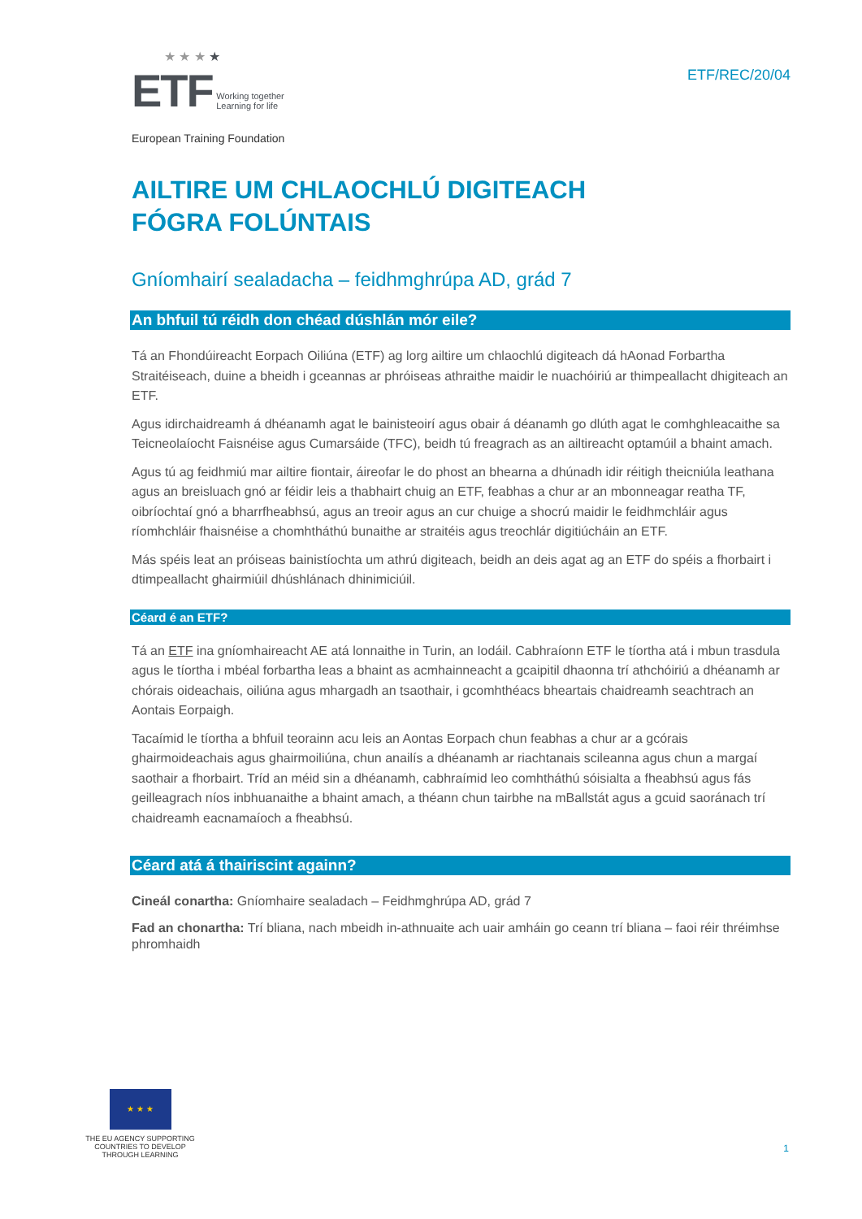★ ★ ★ ★
ETF Working together
Learning for life
European Training Foundation
ETF/REC/20/04
AILTIRE UM CHLAOCHLÚ DIGITEACH
FÓGRA FOLÚNTAIS
Gníomhairí sealadacha – feidhmghrúpa AD, grád 7
An bhfuil tú réidh don chéad dúshlán mór eile?
Tá an Fhondúireacht Eorpach Oiliúna (ETF) ag lorg ailtire um chlaochlú digiteach dá hAonad Forbartha Straitéiseach, duine a bheidh i gceannas ar phróiseas athraithe maidir le nuachóiriú ar thimpeallacht dhigiteach an ETF.
Agus idirchaidreamh á dhéanamh agat le bainisteoirí agus obair á déanamh go dlúth agat le comhghleacaithe sa Teicneolaíocht Faisnéise agus Cumarsáide (TFC), beidh tú freagrach as an ailtireacht optamúil a bhaint amach.
Agus tú ag feidhmiú mar ailtire fiontair, áireofar le do phost an bhearna a dhúnadh idir réitigh theicniúla leathana agus an breisluach gnó ar féidir leis a thabhairt chuig an ETF, feabhas a chur ar an mbonneagar reatha TF, oibríochtaí gnó a bharrfheabhsú, agus an treoir agus an cur chuige a shocrú maidir le feidhmchláir agus ríomhchláir fhaisnéise a chomhtháthú bunaithe ar straitéis agus treochlár digitiúcháin an ETF.
Más spéis leat an próiseas bainistíochta um athrú digiteach, beidh an deis agat ag an ETF do spéis a fhorbairt i dtimpeallacht ghairmiúil dhúshlánach dhinimiciúil.
Céard é an ETF?
Tá an ETF ina gníomhaireacht AE atá lonnaithe in Turin, an Iodáil. Cabhraíonn ETF le tíortha atá i mbun trasdula agus le tíortha i mbéal forbartha leas a bhaint as acmhainneacht a gcaipitil dhaonna trí athchóiriú a dhéanamh ar chórais oideachais, oiliúna agus mhargadh an tsaothair, i gcomhthéacs bheartais chaidreamh seachtrach an Aontais Eorpaigh.
Tacaímid le tíortha a bhfuil teorainn acu leis an Aontas Eorpach chun feabhas a chur ar a gcórais ghairmoideachais agus ghairmoiliúna, chun anailís a dhéanamh ar riachtanais scileanna agus chun a margaí saothair a fhorbairt. Tríd an méid sin a dhéanamh, cabhraímid leo comhtháthú sóisialta a fheabhsú agus fás geilleagrach níos inbhuanaithe a bhaint amach, a théann chun tairbhe na mBallstát agus a gcuid saoránach trí chaidreamh eacnamaíoch a fheabhsú.
Céard atá á thairiscint againn?
Cineál conartha: Gníomhaire sealadach – Feidhmghrúpa AD, grád 7
Fad an chonartha: Trí bliana, nach mbeidh in-athnuaite ach uair amháin go ceann trí bliana – faoi réir thréimhse phromhaidh
★ ★ ★
THE EU AGENCY SUPPORTING COUNTRIES TO DEVELOP THROUGH LEARNING
1